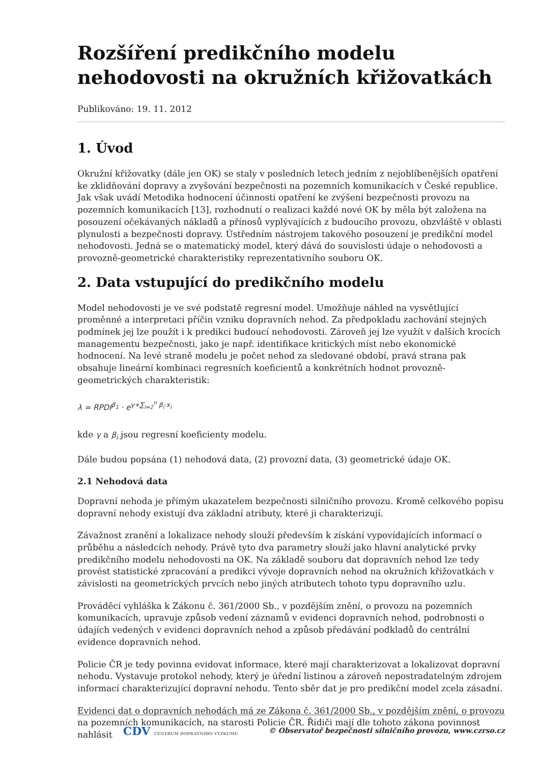Rozšíření predikčního modelu nehodovosti na okružních křižovatkách
Publikováno: 19. 11. 2012
1. Úvod
Okružní křižovatky (dále jen OK) se staly v posledních letech jedním z nejoblíbenějších opatření ke zklidňování dopravy a zvyšování bezpečnosti na pozemních komunikacích v České republice. Jak však uvádí Metodika hodnocení účinnosti opatření ke zvýšení bezpečnosti provozu na pozemních komunikacích [13], rozhodnutí o realizaci každé nové OK by měla být založena na posouzení očekávaných nákladů a přínosů vyplývajících z budoucího provozu, obzvláště v oblasti plynulosti a bezpečnosti dopravy. Ústředním nástrojem takového posouzení je predikční model nehodovosti. Jedná se o matematický model, který dává do souvislosti údaje o nehodovosti a provozně-geometrické charakteristiky reprezentativního souboru OK.
2. Data vstupující do predikčního modelu
Model nehodovosti je ve své podstatě regresní model. Umožňuje náhled na vysvětlující proměnné a interpretaci příčin vzniku dopravních nehod. Za předpokladu zachování stejných podmínek jej lze použít i k predikci budoucí nehodovosti. Zároveň jej lze využít v dalších krocích managementu bezpečnosti, jako je např. identifikace kritických míst nebo ekonomické hodnocení. Na levé straně modelu je počet nehod za sledované období, pravá strana pak obsahuje lineární kombinaci regresních koeficientů a konkrétních hodnot provozně-geometrických charakteristik:
λ = RPDI<sup>β<sub>1</sub></sup> · e<sup>γ+∑<sub>i=2</sub><sup>n</sup> β<sub>i</sub>·x<sub>i</sub></sup>
kde γ a β<sub>i</sub> jsou regresní koeficienty modelu.
Dále budou popsána (1) nehodová data, (2) provozní data, (3) geometrické údaje OK.
2.1 Nehodová data
Dopravní nehoda je přímým ukazatelem bezpečnosti silničního provozu. Kromě celkového popisu dopravní nehody existují dva základní atributy, které ji charakterizují.
Závažnost zranění a lokalizace nehody slouží především k získání vypovídajících informací o průběhu a následcích nehody. Právě tyto dva parametry slouží jako hlavní analytické prvky predikčního modelu nehodovosti na OK. Na základě souboru dat dopravních nehod lze tedy provést statistické zpracování a predikci vývoje dopravních nehod na okružních křižovatkách v závislosti na geometrických prvcích nebo jiných atributech tohoto typu dopravního uzlu.
Prováděcí vyhláška k Zákonu č. 361/2000 Sb., v pozdějším znění, o provozu na pozemních komunikacích, upravuje způsob vedení záznamů v evidenci dopravních nehod, podrobnosti o údajích vedených v evidenci dopravních nehod a způsob předávání podkladů do centrální evidence dopravních nehod.
Policie ČR je tedy povinna evidovat informace, které mají charakterizovat a lokalizovat dopravní nehodu. Vystavuje protokol nehody, který je úřední listinou a zároveň nepostradatelným zdrojem informací charakterizující dopravní nehodu. Tento sběr dat je pro predikční model zcela zásadní.
Evidenci dat o dopravních nehodách má ze Zákona č. 361/2000 Sb., v pozdějším znění, o provozu na pozemních komunikacích, na starosti Policie ČR. Řidiči mají dle tohoto zákona povinnost nahlásit
CDV CENTRUM DOPRAVNÍHO VÝZKUMU © Observatoř bezpečnosti silničního provozu, www.czrso.cz